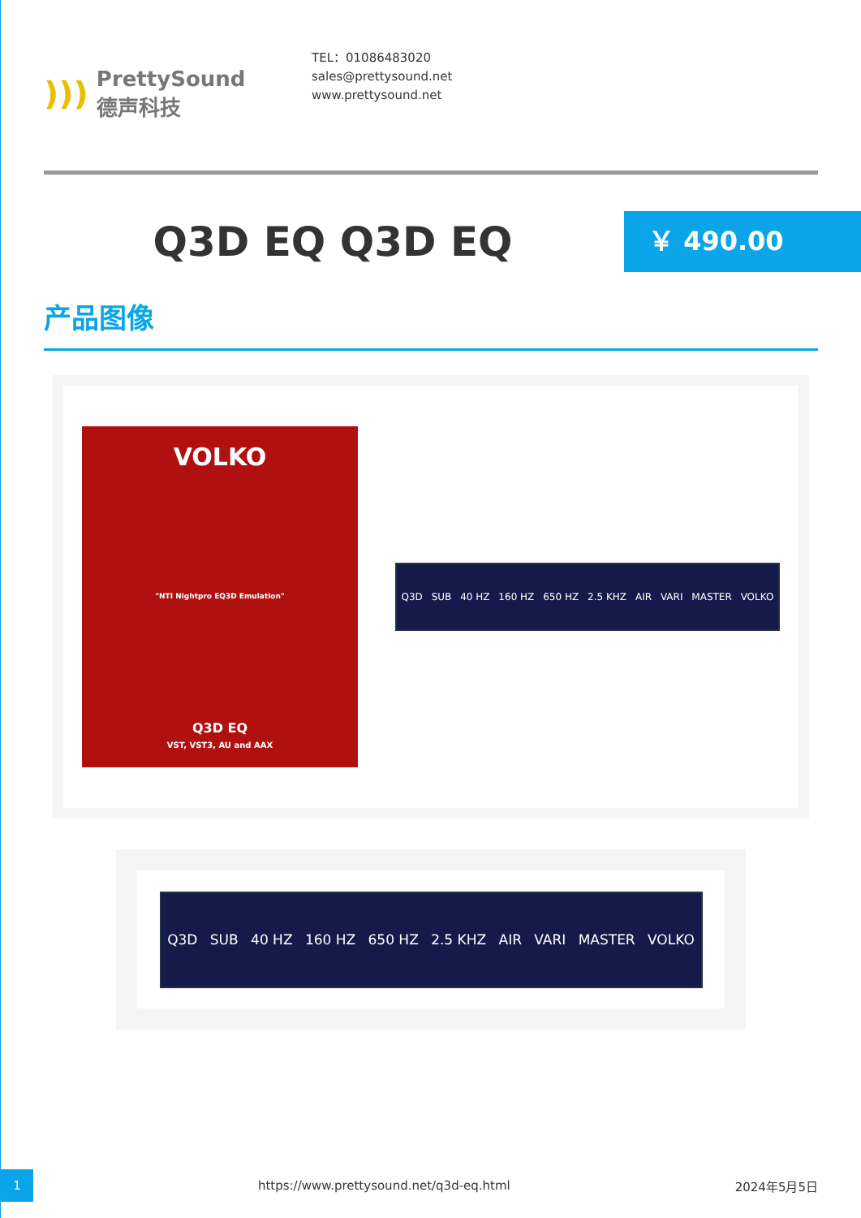))) PrettySound
德声科技
TEL：01086483020
sales@prettysound.net
www.prettysound.net
Q3D EQ Q3D EQ
￥ 490.00
产品图像
VOLKO
"NTI Nightpro EQ3D Emulation"
Q3D EQ
VST, VST3, AU and AAX
Q3D SUB 40 HZ 160 HZ 650 HZ 2.5 KHZ AIR VARI MASTER VOLKO
Q3D SUB 40 HZ 160 HZ 650 HZ 2.5 KHZ AIR VARI MASTER VOLKO
1 https://www.prettysound.net/q3d-eq.html 2024年5月5日